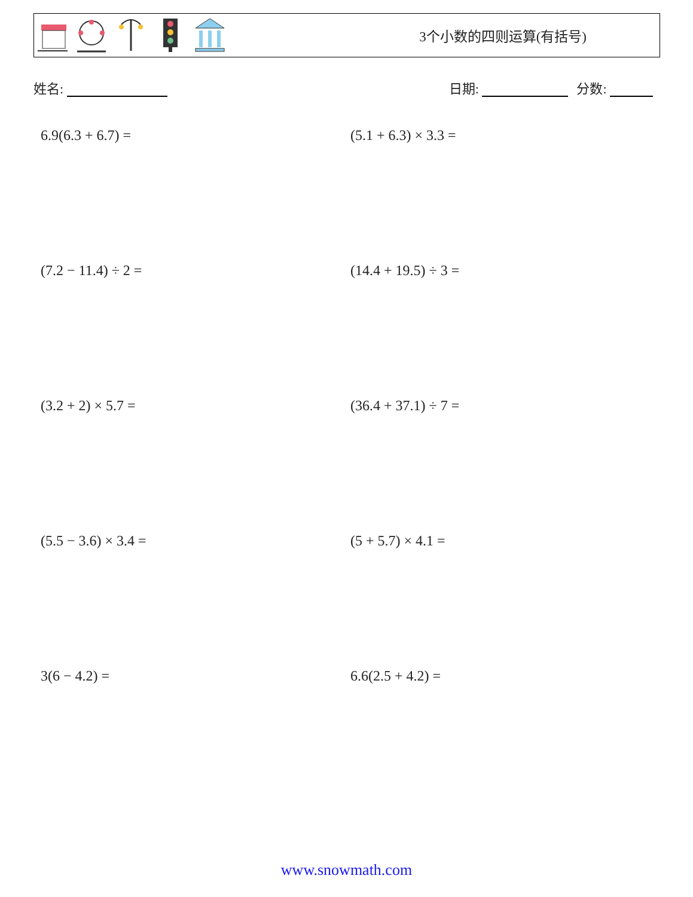3个小数的四则运算(有括号)
姓名: 日期: 分数:
6.9(6.3 + 6.7) =
(5.1 + 6.3) × 3.3 =
(7.2 − 11.4) ÷ 2 =
(14.4 + 19.5) ÷ 3 =
(3.2 + 2) × 5.7 =
(36.4 + 37.1) ÷ 7 =
(5.5 − 3.6) × 3.4 =
(5 + 5.7) × 4.1 =
3(6 − 4.2) =
6.6(2.5 + 4.2) =
www.snowmath.com